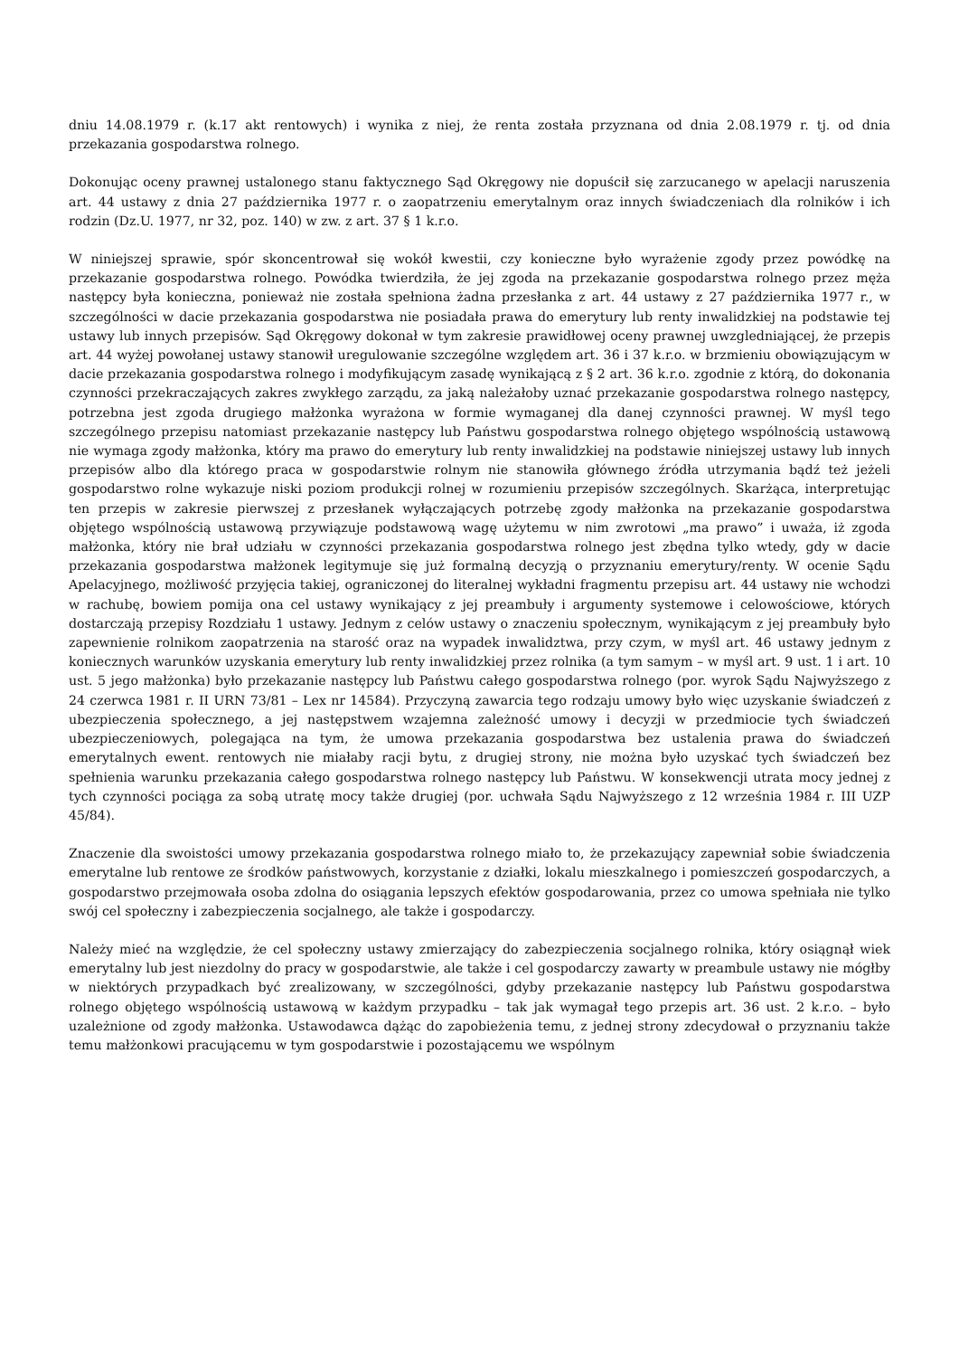dniu 14.08.1979 r. (k.17 akt rentowych) i wynika z niej, że renta została przyznana od dnia 2.08.1979 r. tj. od dnia przekazania gospodarstwa rolnego.
Dokonując oceny prawnej ustalonego stanu faktycznego Sąd Okręgowy nie dopuścił się zarzucanego w apelacji naruszenia art. 44 ustawy z dnia 27 października 1977 r. o zaopatrzeniu emerytalnym oraz innych świadczeniach dla rolników i ich rodzin (Dz.U. 1977, nr 32, poz. 140) w zw. z art. 37 § 1 k.r.o.
W niniejszej sprawie, spór skoncentrował się wokół kwestii, czy konieczne było wyrażenie zgody przez powódkę na przekazanie gospodarstwa rolnego. Powódka twierdziła, że jej zgoda na przekazanie gospodarstwa rolnego przez męża następcy była konieczna, ponieważ nie została spełniona żadna przesłanka z art. 44 ustawy z 27 października 1977 r., w szczególności w dacie przekazania gospodarstwa nie posiadała prawa do emerytury lub renty inwalidzkiej na podstawie tej ustawy lub innych przepisów. Sąd Okręgowy dokonał w tym zakresie prawidłowej oceny prawnej uwzgledniającej, że przepis art. 44 wyżej powołanej ustawy stanowił uregulowanie szczególne względem art. 36 i 37 k.r.o. w brzmieniu obowiązującym w dacie przekazania gospodarstwa rolnego i modyfikującym zasadę wynikającą z § 2 art. 36 k.r.o. zgodnie z którą, do dokonania czynności przekraczających zakres zwykłego zarządu, za jaką należałoby uznać przekazanie gospodarstwa rolnego następcy, potrzebna jest zgoda drugiego małżonka wyrażona w formie wymaganej dla danej czynności prawnej. W myśl tego szczególnego przepisu natomiast przekazanie następcy lub Państwu gospodarstwa rolnego objętego wspólnością ustawową nie wymaga zgody małżonka, który ma prawo do emerytury lub renty inwalidzkiej na podstawie niniejszej ustawy lub innych przepisów albo dla którego praca w gospodarstwie rolnym nie stanowiła głównego źródła utrzymania bądź też jeżeli gospodarstwo rolne wykazuje niski poziom produkcji rolnej w rozumieniu przepisów szczególnych. Skarżąca, interpretując ten przepis w zakresie pierwszej z przesłanek wyłączających potrzebę zgody małżonka na przekazanie gospodarstwa objętego wspólnością ustawową przywiązuje podstawową wagę użytemu w nim zwrotowi „ma prawo” i uważa, iż zgoda małżonka, który nie brał udziału w czynności przekazania gospodarstwa rolnego jest zbędna tylko wtedy, gdy w dacie przekazania gospodarstwa małżonek legitymuje się już formalną decyzją o przyznaniu emerytury/renty. W ocenie Sądu Apelacyjnego, możliwość przyjęcia takiej, ograniczonej do literalnej wykładni fragmentu przepisu art. 44 ustawy nie wchodzi w rachubę, bowiem pomija ona cel ustawy wynikający z jej preambuły i argumenty systemowe i celowościowe, których dostarczają przepisy Rozdziału 1 ustawy. Jednym z celów ustawy o znaczeniu społecznym, wynikającym z jej preambuły było zapewnienie rolnikom zaopatrzenia na starość oraz na wypadek inwalidztwa, przy czym, w myśl art. 46 ustawy jednym z koniecznych warunków uzyskania emerytury lub renty inwalidzkiej przez rolnika (a tym samym – w myśl art. 9 ust. 1 i art. 10 ust. 5 jego małżonka) było przekazanie następcy lub Państwu całego gospodarstwa rolnego (por. wyrok Sądu Najwyższego z 24 czerwca 1981 r. II URN 73/81 – Lex nr 14584). Przyczyną zawarcia tego rodzaju umowy było więc uzyskanie świadczeń z ubezpieczenia społecznego, a jej następstwem wzajemna zależność umowy i decyzji w przedmiocie tych świadczeń ubezpieczeniowych, polegająca na tym, że umowa przekazania gospodarstwa bez ustalenia prawa do świadczeń emerytalnych ewent. rentowych nie miałaby racji bytu, z drugiej strony, nie można było uzyskać tych świadczeń bez spełnienia warunku przekazania całego gospodarstwa rolnego następcy lub Państwu. W konsekwencji utrata mocy jednej z tych czynności pociąga za sobą utratę mocy także drugiej (por. uchwała Sądu Najwyższego z 12 września 1984 r. III UZP 45/84).
Znaczenie dla swoistości umowy przekazania gospodarstwa rolnego miało to, że przekazujący zapewniał sobie świadczenia emerytalne lub rentowe ze środków państwowych, korzystanie z działki, lokalu mieszkalnego i pomieszczeń gospodarczych, a gospodarstwo przejmowała osoba zdolna do osiągania lepszych efektów gospodarowania, przez co umowa spełniała nie tylko swój cel społeczny i zabezpieczenia socjalnego, ale także i gospodarczy.
Należy mieć na względzie, że cel społeczny ustawy zmierzający do zabezpieczenia socjalnego rolnika, który osiągnął wiek emerytalny lub jest niezdolny do pracy w gospodarstwie, ale także i cel gospodarczy zawarty w preambule ustawy nie mógłby w niektórych przypadkach być zrealizowany, w szczególności, gdyby przekazanie następcy lub Państwu gospodarstwa rolnego objętego wspólnością ustawową w każdym przypadku – tak jak wymagał tego przepis art. 36 ust. 2 k.r.o. – było uzależnione od zgody małżonka. Ustawodawca dążąc do zapobieżenia temu, z jednej strony zdecydował o przyznaniu także temu małżonkowi pracującemu w tym gospodarstwie i pozostającemu we wspólnym